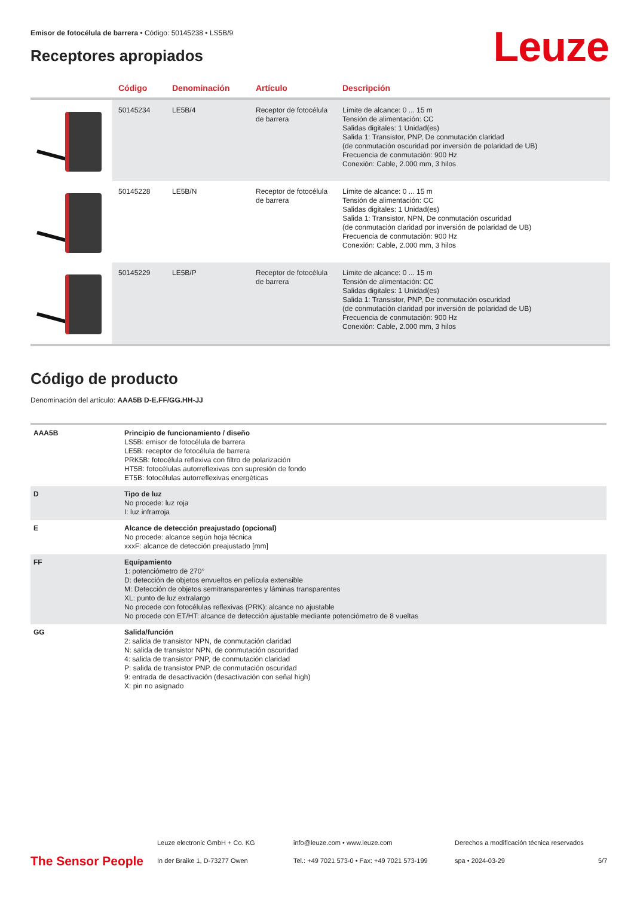Emisor de fotocélula de barrera • Código: 50145238 • LS5B/9
Leuze Receptores apropiados
| | Código | Denominación | Artículo | Descripción |
| --- | --- | --- | --- | --- |
| | 50145234 | LE5B/4 | Receptor de fotocélula de barrera | Límite de alcance: 0 ... 15 m Tensión de alimentación: CC Salidas digitales: 1 Unidad(es) Salida 1: Transistor, PNP, De conmutación claridad (de conmutación oscuridad por inversión de polaridad de UB) Frecuencia de conmutación: 900 Hz Conexión: Cable, 2.000 mm, 3 hilos |
| | 50145228 | LE5B/N | Receptor de fotocélula de barrera | Límite de alcance: 0 ... 15 m Tensión de alimentación: CC Salidas digitales: 1 Unidad(es) Salida 1: Transistor, NPN, De conmutación oscuridad (de conmutación claridad por inversión de polaridad de UB) Frecuencia de conmutación: 900 Hz Conexión: Cable, 2.000 mm, 3 hilos |
| | 50145229 | LE5B/P | Receptor de fotocélula de barrera | Límite de alcance: 0 ... 15 m Tensión de alimentación: CC Salidas digitales: 1 Unidad(es) Salida 1: Transistor, PNP, De conmutación oscuridad (de conmutación claridad por inversión de polaridad de UB) Frecuencia de conmutación: 900 Hz Conexión: Cable, 2.000 mm, 3 hilos |
Código de producto
Denominación del artículo: AAA5B D-E.FF/GG.HH-JJ
| AAA5B | Principio de funcionamiento / diseño LS5B: emisor de fotocélula de barrera LE5B: receptor de fotocélula de barrera PRK5B: fotocélula reflexiva con filtro de polarización HT5B: fotocélulas autorreflexivas con supresión de fondo ET5B: fotocélulas autorreflexivas energéticas |
| D | Tipo de luz No procede: luz roja I: luz infrarroja |
| E | Alcance de detección preajustado (opcional) No procede: alcance según hoja técnica xxxF: alcance de detección preajustado [mm] |
| FF | Equipamiento 1: potenciómetro de 270° D: detección de objetos envueltos en película extensible M: Detección de objetos semitransparentes y láminas transparentes XL: punto de luz extralargo No procede con fotocélulas reflexivas (PRK): alcance no ajustable No procede con ET/HT: alcance de detección ajustable mediante potenciómetro de 8 vueltas |
| GG | Salida/función 2: salida de transistor NPN, de conmutación claridad N: salida de transistor NPN, de conmutación oscuridad 4: salida de transistor PNP, de conmutación claridad P: salida de transistor PNP, de conmutación oscuridad 9: entrada de desactivación (desactivación con señal high) X: pin no asignado |
The Sensor People
Leuze electronic GmbH + Co. KG
In der Braike 1, D-73277 Owen
info@leuze.com • www.leuze.com
Tel.: +49 7021 573-0 • Fax: +49 7021 573-199
Derechos a modificación técnica reservados
spa • 2024-03-29
5/7